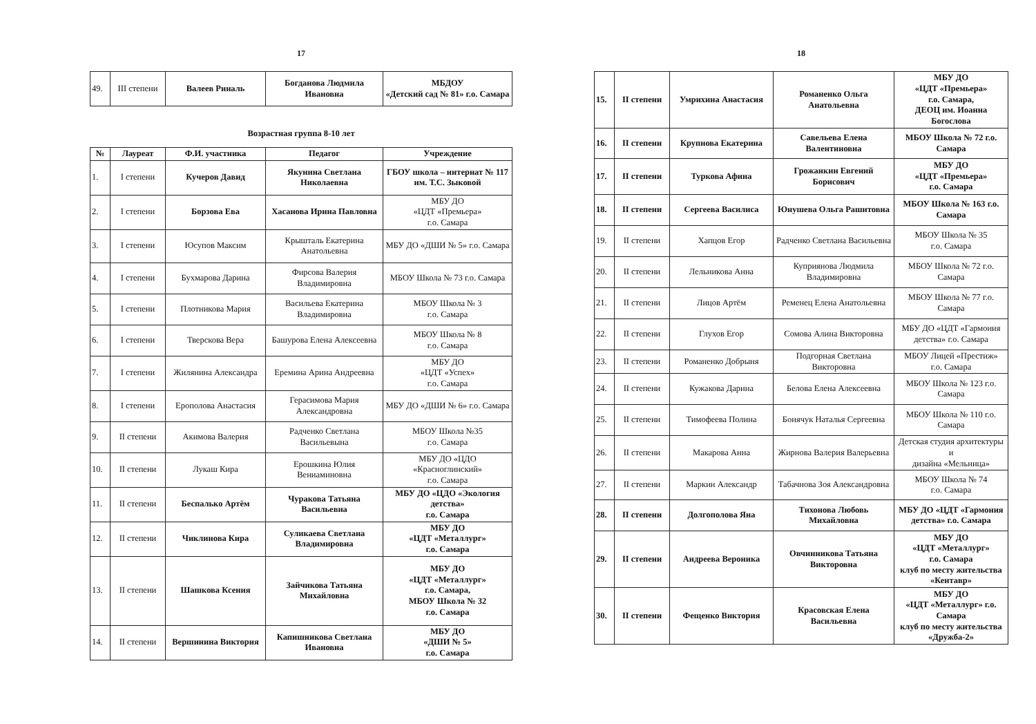17
| 49. | III степени | Валеев Риналь | Богданова Людмила Ивановна | МБДОУ «Детский сад № 81» г.о. Самара |
Возрастная группа 8-10 лет
| № | Лауреат | Ф.И. участника | Педагог | Учреждение |
| --- | --- | --- | --- | --- |
| 1. | I степени | Кучеров Давид | Якунина Светлана Николаевна | ГБОУ школа – интернат № 117 им. Т.С. Зыковой |
| 2. | I степени | Борзова Ева | Хасанова Ирина Павловна | МБУ ДО «ЦДТ «Премьера» г.о. Самара |
| 3. | I степени | Юсупов Максим | Крышталь Екатерина Анатольевна | МБУ ДО «ДШИ № 5» г.о. Самара |
| 4. | I степени | Бухмарова Дарина | Фирсова Валерия Владимировна | МБОУ Школа № 73 г.о. Самара |
| 5. | I степени | Плотникова Мария | Васильева Екатерина Владимировна | МБОУ Школа № 3 г.о. Самара |
| 6. | I степени | Тверскова Вера | Башурова Елена Алексеевна | МБОУ Школа № 8 г.о. Самара |
| 7. | I степени | Жилянина Александра | Еремина Арина Андреевна | МБУ ДО «ЦДТ «Успех» г.о. Самара |
| 8. | I степени | Ерополова Анастасия | Герасимова Мария Александровна | МБУ ДО «ДШИ № 6» г.о. Самара |
| 9. | II степени | Акимова Валерия | Радченко Светлана Васильевына | МБОУ Школа №35 г.о. Самара |
| 10. | II степени | Лукаш Кира | Ерошкина Юлия Вениаминовна | МБУ ДО «ЦДО «Красноглинский» г.о. Самара |
| 11. | II степени | Беспалько Артём | Чуракова Татьяна Васильевна | МБУ ДО «ЦДО «Экология детства» г.о. Самара |
| 12. | II степени | Чиклинова Кира | Суликаева Светлана Владимировна | МБУ ДО «ЦДТ «Металлург» г.о. Самара |
| 13. | II степени | Шашкова Ксения | Зайчикова Татьяна Михайловна | МБУ ДО «ЦДТ «Металлург» г.о. Самара, МБОУ Школа № 32 г.о. Самара |
| 14. | II степени | Вершинина Виктория | Капишникова Светлана Ивановна | МБУ ДО «ДШИ № 5» г.о. Самара |
18
| 15. | II степени | Умрихина Анастасия | Романенко Ольга Анатольевна | МБУ ДО «ЦДТ «Премьера» г.о. Самара, ДЕОЦ им. Иоанна Богослова |
| 16. | II степени | Крупнова Екатерина | Савельева Елена Валентиновна | МБОУ Школа № 72 г.о. Самара |
| 17. | II степени | Туркова Афина | Грожанкин Евгений Борисович | МБУ ДО «ЦДТ «Премьера» г.о. Самара |
| 18. | II степени | Сергеева Василиса | Юнушева Ольга Рашитовна | МБОУ Школа № 163 г.о. Самара |
| 19. | II степени | Хапцов Егор | Радченко Светлана Васильевна | МБОУ Школа № 35 г.о. Самара |
| 20. | II степени | Лельникова Анна | Куприянова Людмила Владимировна | МБОУ Школа № 72 г.о. Самара |
| 21. | II степени | Лицов Артём | Ременец Елена Анатольевна | МБОУ Школа № 77 г.о. Самара |
| 22. | II степени | Глухов Егор | Сомова Алина Викторовна | МБУ ДО «ЦДТ «Гармония детства» г.о. Самара |
| 23. | II степени | Романенко Добрыня | Подгорная Светлана Викторовна | МБОУ Лицей «Престиж» г.о. Самара |
| 24. | II степени | Кужакова Дарина | Белова Елена Алексеевна | МБОУ Школа № 123 г.о. Самара |
| 25. | II степени | Тимофеева Полина | Бонячук Наталья Сергеевна | МБОУ Школа № 110 г.о. Самара |
| 26. | II степени | Макарова Анна | Жирнова Валерия Валерьевна | Детская студия архитектуры и дизайна «Мельница» |
| 27. | II степени | Маркин Александр | Табачнова Зоя Александровна | МБОУ Школа № 74 г.о. Самара |
| 28. | II степени | Долгополова Яна | Тихонова Любовь Михайловна | МБУ ДО «ЦДТ «Гармония детства» г.о. Самара |
| 29. | II степени | Андреева Вероника | Овчинникова Татьяна Викторовна | МБУ ДО «ЦДТ «Металлург» г.о. Самара клуб по месту жительства «Кентавр» |
| 30. | II степени | Фещенко Виктория | Красовская Елена Васильевна | МБУ ДО «ЦДТ «Металлург» г.о. Самара клуб по месту жительства «Дружба-2» |